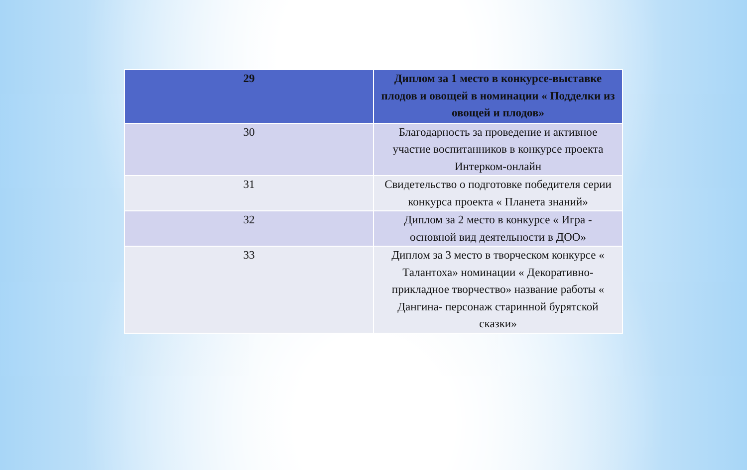| 29 | Диплом за 1 место в конкурсе-выставке плодов и овощей в номинации « Подделки из овощей и плодов» |
| 30 | Благодарность за проведение и активное участие воспитанников в конкурсе проекта Интерком-онлайн |
| 31 | Свидетельство о подготовке победителя серии конкурса проекта « Планета знаний» |
| 32 | Диплом за 2 место в конкурсе « Игра - основной вид деятельности в ДОО» |
| 33 | Диплом за 3 место в творческом конкурсе « Талантоха» номинации « Декоративно-прикладное творчество» название работы « Дангина- персонаж старинной бурятской сказки» |